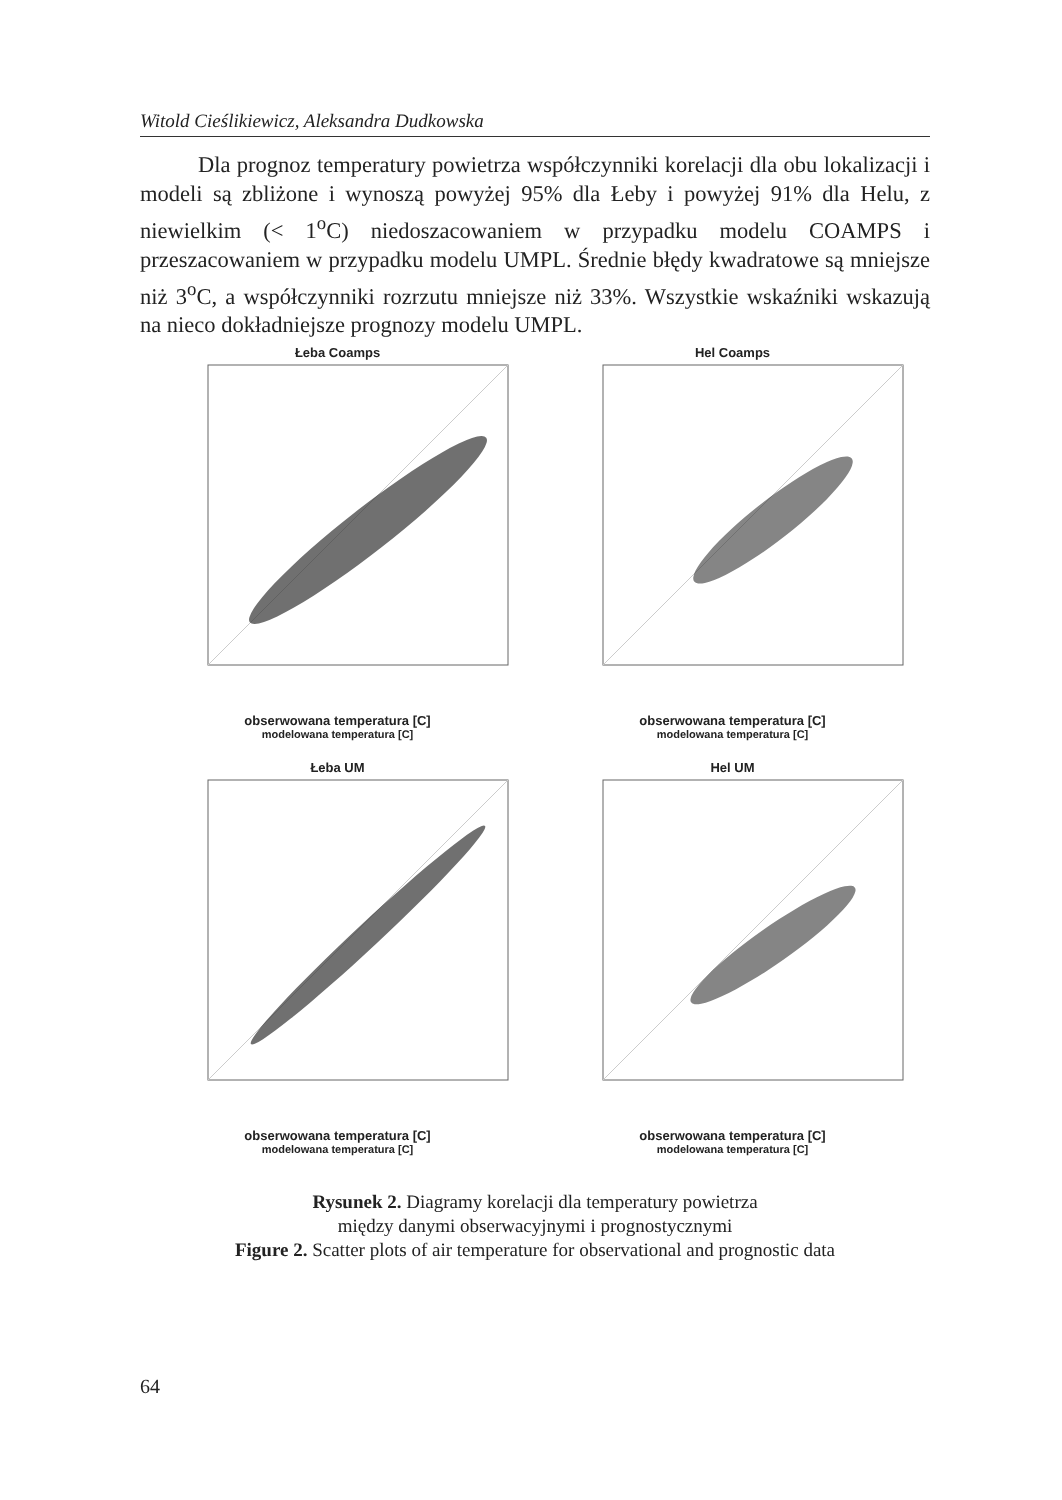Witold Cieślikiewicz, Aleksandra Dudkowska
Dla prognoz temperatury powietrza współczynniki korelacji dla obu lokalizacji i modeli są zbliżone i wynoszą powyżej 95% dla Łeby i powyżej 91% dla Helu, z niewielkim (< 1<sup>o</sup>C) niedoszacowaniem w przypadku modelu COAMPS i przeszacowaniem w przypadku modelu UMPL. Średnie błędy kwadratowe są mniejsze niż 3<sup>o</sup>C, a współczynniki rozrzutu mniejsze niż 33%. Wszystkie wskaźniki wskazują na nieco dokładniejsze prognozy modelu UMPL.
Łeba Coamps
obserwowana temperatura [C]
modelowana temperatura [C]
Hel Coamps
obserwowana temperatura [C]
modelowana temperatura [C]
Łeba UM
obserwowana temperatura [C]
modelowana temperatura [C]
Hel UM
obserwowana temperatura [C]
modelowana temperatura [C]
Rysunek 2. Diagramy korelacji dla temperatury powietrza
między danymi obserwacyjnymi i prognostycznymi
Figure 2. Scatter plots of air temperature for observational and prognostic data
64